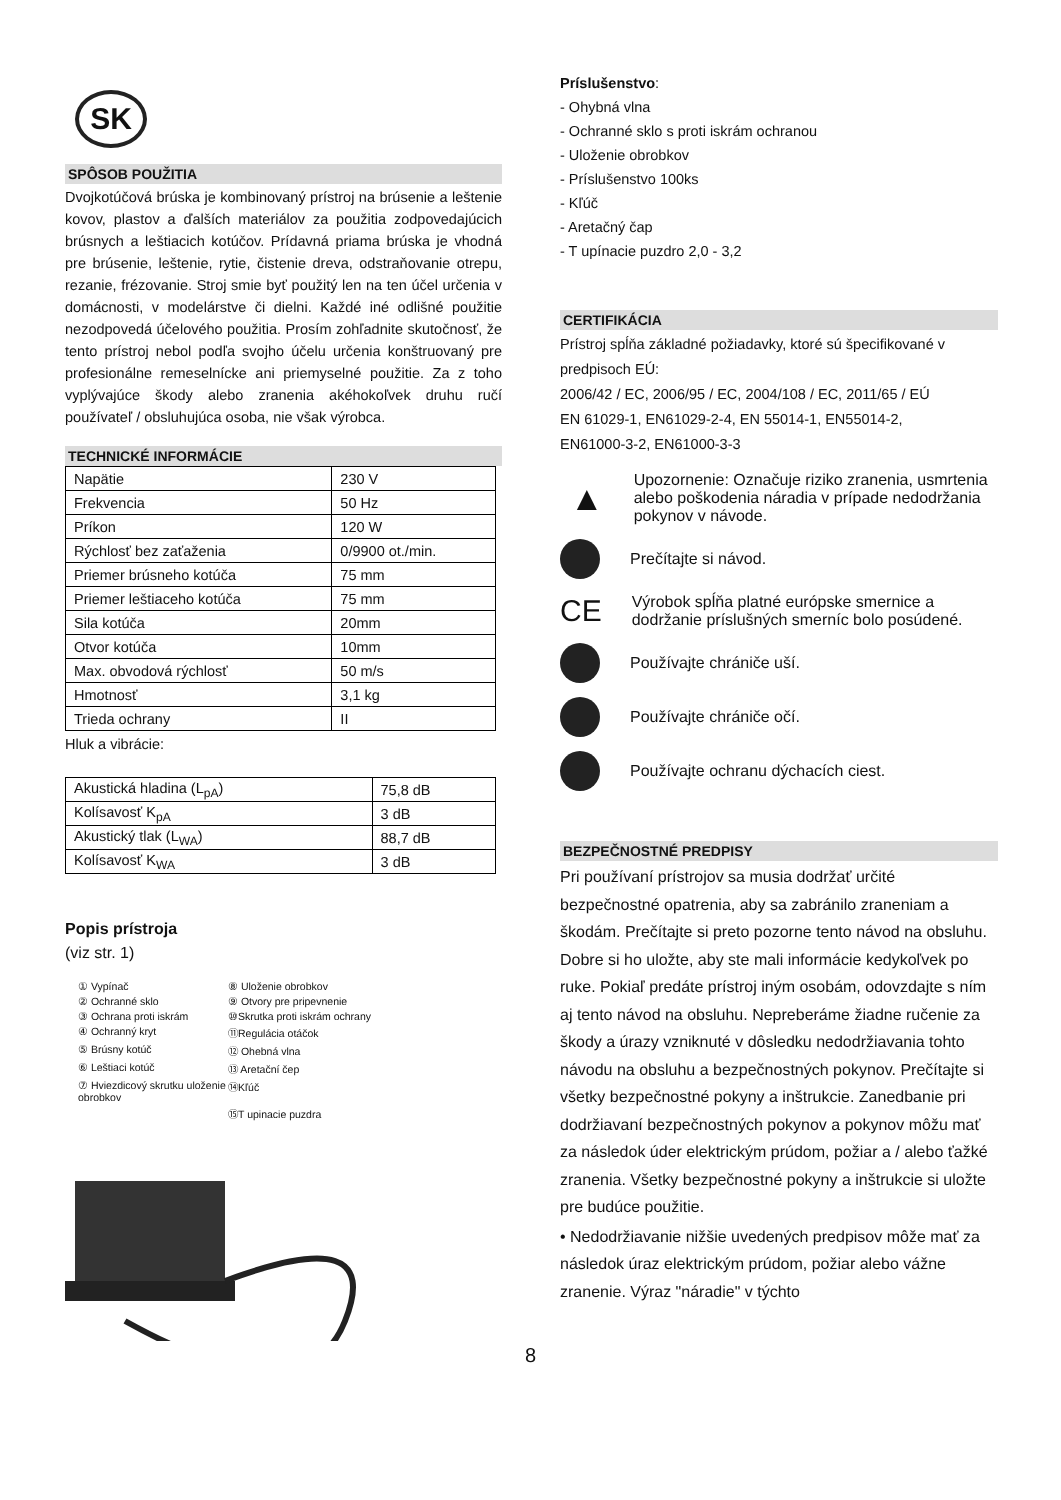SK
SPÔSOB POUŽITIA
Dvojkotúčová brúska je kombinovaný prístroj na brúsenie a leštenie kovov, plastov a ďalších materiálov za použitia zodpovedajúcich brúsnych a leštiacich kotúčov. Prídavná priama brúska je vhodná pre brúsenie, leštenie, rytie, čistenie dreva, odstraňovanie otrepu, rezanie, frézovanie. Stroj smie byť použitý len na ten účel určenia v domácnosti, v modelárstve či dielni. Každé iné odlišné použitie nezodpovedá účelového použitia. Prosím zohľadnite skutočnosť, že tento prístroj nebol podľa svojho účelu určenia konštruovaný pre profesionálne remeselnícke ani priemyselné použitie. Za z toho vyplývajúce škody alebo zranenia akéhokoľvek druhu ručí používateľ / obsluhujúca osoba, nie však výrobca.
TECHNICKÉ INFORMÁCIE
| Napätie | 230 V |
| Frekvencia | 50 Hz |
| Príkon | 120 W |
| Rýchlosť bez zaťaženia | 0/9900 ot./min. |
| Priemer brúsneho kotúča | 75 mm |
| Priemer leštiaceho kotúča | 75 mm |
| Sila kotúča | 20mm |
| Otvor kotúča | 10mm |
| Max. obvodová rýchlosť | 50 m/s |
| Hmotnosť | 3,1 kg |
| Trieda ochrany | II |
Hluk a vibrácie:
| Akustická hladina (L<sub>pA</sub>) | 75,8 dB |
| Kolísavosť K<sub>pA</sub> | 3 dB |
| Akustický tlak (L<sub>WA</sub>) | 88,7 dB |
| Kolísavosť K<sub>WA</sub> | 3 dB |
Popis prístroja
(viz str. 1)
① Vypínač
⑧ Uloženie obrobkov
② Ochranné sklo
⑨ Otvory pre pripevnenie
③ Ochrana proti iskrám
⑩Skrutka proti iskrám ochrany
④ Ochranný kryt
⑪Regulácia otáčok
⑤ Brúsny kotúč
⑫ Ohebná vlna
⑥ Leštiaci kotúč
⑬ Aretační čep
⑦ Hviezdicový skrutku uloženie obrobkov
⑭Kľúč
⑮T upinacie puzdra
Príslušenstvo:
- Ohybná vlna
- Ochranné sklo s proti iskrám ochranou
- Uloženie obrobkov
- Príslušenstvo 100ks
- Kľúč
- Aretačný čap
- T upínacie puzdro 2,0 - 3,2
CERTIFIKÁCIA
Prístroj spĺňa základné požiadavky, ktoré sú špecifikované v predpisoch EÚ:
2006/42 / EC, 2006/95 / EC, 2004/108 / EC, 2011/65 / EÚ
EN 61029-1, EN61029-2-4, EN 55014-1, EN55014-2,
EN61000-3-2, EN61000-3-3
▲ Upozornenie: Označuje riziko zranenia, usmrtenia alebo poškodenia náradia v prípade nedodržania pokynov v návode.
Prečítajte si návod.
CE Výrobok spĺňa platné európske smernice a dodržanie príslušných smerníc bolo posúdené.
Používajte chrániče uší.
Používajte chrániče očí.
Používajte ochranu dýchacích ciest.
BEZPEČNOSTNÉ PREDPISY
Pri používaní prístrojov sa musia dodržať určité bezpečnostné opatrenia, aby sa zabránilo zraneniam a škodám. Prečítajte si preto pozorne tento návod na obsluhu. Dobre si ho uložte, aby ste mali informácie kedykoľvek po ruke. Pokiaľ predáte prístroj iným osobám, odovzdajte s ním aj tento návod na obsluhu. Nepreberáme žiadne ručenie za škody a úrazy vzniknuté v dôsledku nedodržiavania tohto návodu na obsluhu a bezpečnostných pokynov. Prečítajte si všetky bezpečnostné pokyny a inštrukcie. Zanedbanie pri dodržiavaní bezpečnostných pokynov a pokynov môžu mať za následok úder elektrickým prúdom, požiar a / alebo ťažké zranenia. Všetky bezpečnostné pokyny a inštrukcie si uložte pre budúce použitie.
• Nedodržiavanie nižšie uvedených predpisov môže mať za následok úraz elektrickým prúdom, požiar alebo vážne zranenie. Výraz "náradie" v týchto
8